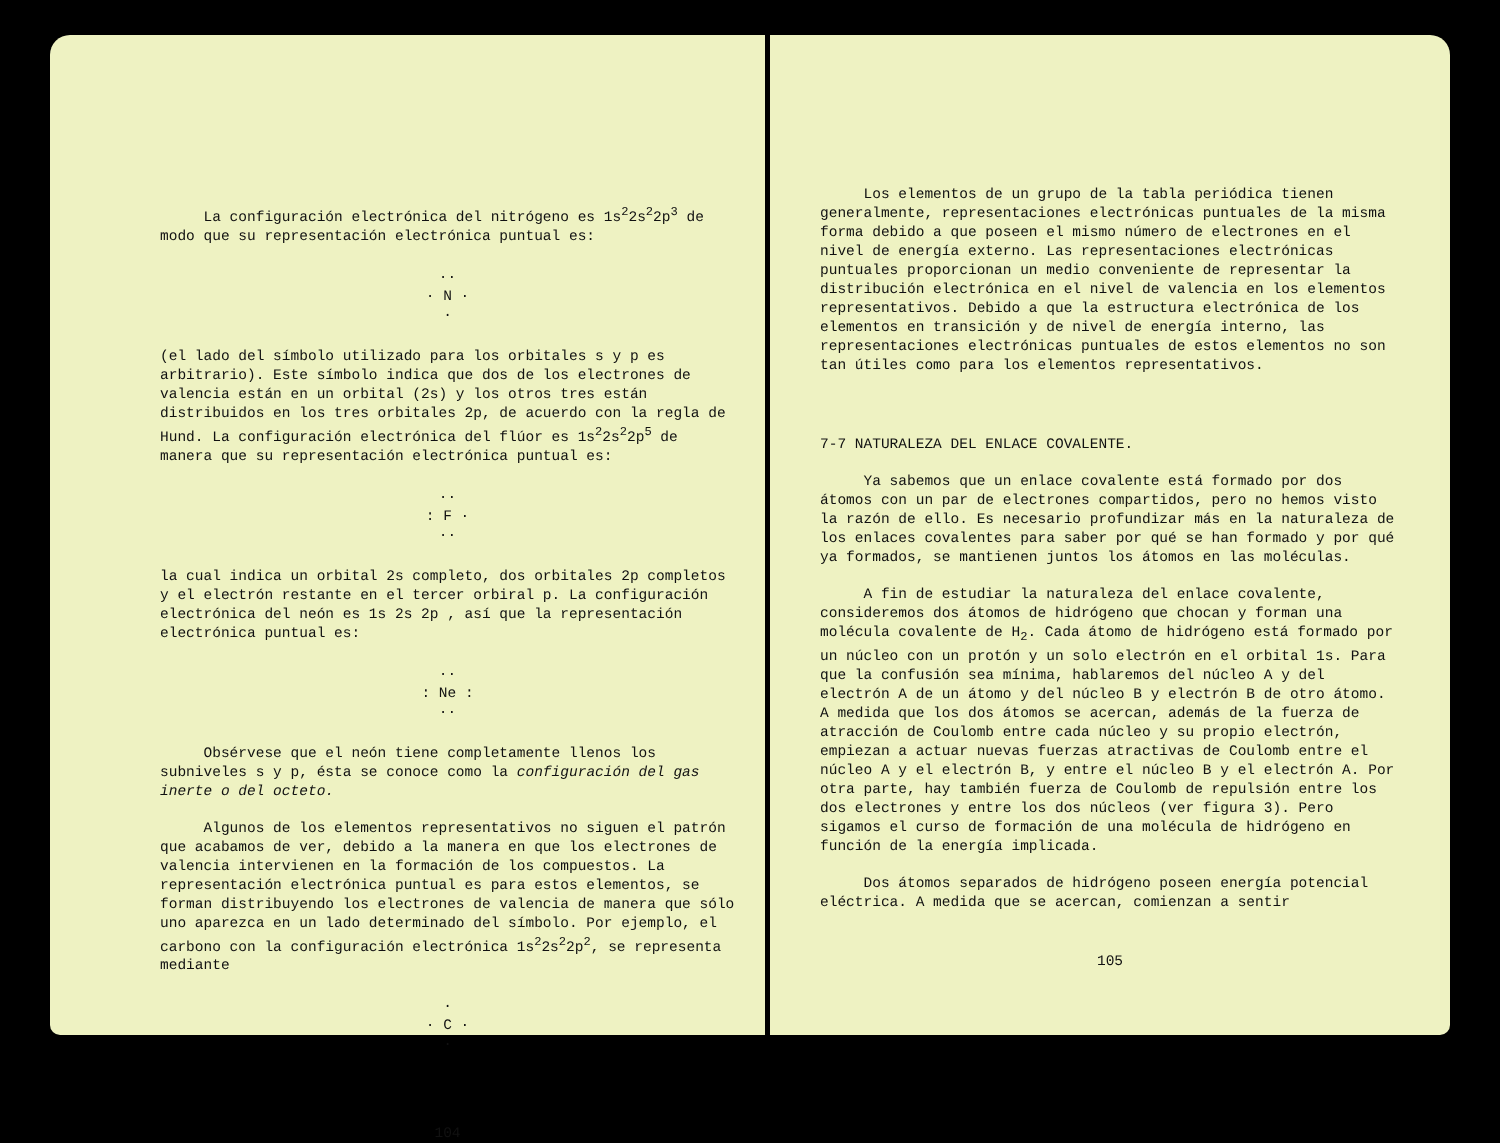La configuración electrónica del nitrógeno es 1s<sup>2</sup>2s<sup>2</sup>2p<sup>3</sup> de modo que su representación electrónica puntual es:
··
· N ·
·
(el lado del símbolo utilizado para los orbitales s y p es arbitrario). Este símbolo indica que dos de los electrones de valencia están en un orbital (2s) y los otros tres están distribuidos en los tres orbitales 2p, de acuerdo con la regla de Hund. La configuración electrónica del flúor es 1s<sup>2</sup>2s<sup>2</sup>2p<sup>5</sup> de manera que su representación electrónica puntual es:
··
: F ·
··
la cual indica un orbital 2s completo, dos orbitales 2p completos y el electrón restante en el tercer orbiral p. La configuración electrónica del neón es 1s 2s 2p , así que la representación electrónica puntual es:
··
: Ne :
··
Obsérvese que el neón tiene completamente llenos los subniveles s y p, ésta se conoce como la configuración del gas inerte o del octeto.
Algunos de los elementos representativos no siguen el patrón que acabamos de ver, debido a la manera en que los electrones de valencia intervienen en la formación de los compuestos. La representación electrónica puntual es para estos elementos, se forman distribuyendo los electrones de valencia de manera que sólo uno aparezca en un lado determinado del símbolo. Por ejemplo, el carbono con la configuración electrónica 1s<sup>2</sup>2s<sup>2</sup>2p<sup>2</sup>, se representa mediante
·
· C ·
·
104
Los elementos de un grupo de la tabla periódica tienen generalmente, representaciones electrónicas puntuales de la misma forma debido a que poseen el mismo número de electrones en el nivel de energía externo. Las representaciones electrónicas puntuales proporcionan un medio conveniente de representar la distribución electrónica en el nivel de valencia en los elementos representativos. Debido a que la estructura electrónica de los elementos en transición y de nivel de energía interno, las representaciones electrónicas puntuales de estos elementos no son tan útiles como para los elementos representativos.
7-7 NATURALEZA DEL ENLACE COVALENTE.
Ya sabemos que un enlace covalente está formado por dos átomos con un par de electrones compartidos, pero no hemos visto la razón de ello. Es necesario profundizar más en la naturaleza de los enlaces covalentes para saber por qué se han formado y por qué ya formados, se mantienen juntos los átomos en las moléculas.
A fin de estudiar la naturaleza del enlace covalente, consideremos dos átomos de hidrógeno que chocan y forman una molécula covalente de H<sub>2</sub>. Cada átomo de hidrógeno está formado por un núcleo con un protón y un solo electrón en el orbital 1s. Para que la confusión sea mínima, hablaremos del núcleo A y del electrón A de un átomo y del núcleo B y electrón B de otro átomo. A medida que los dos átomos se acercan, además de la fuerza de atracción de Coulomb entre cada núcleo y su propio electrón, empiezan a actuar nuevas fuerzas atractivas de Coulomb entre el núcleo A y el electrón B, y entre el núcleo B y el electrón A. Por otra parte, hay también fuerza de Coulomb de repulsión entre los dos electrones y entre los dos núcleos (ver figura 3). Pero sigamos el curso de formación de una molécula de hidrógeno en función de la energía implicada.
Dos átomos separados de hidrógeno poseen energía potencial eléctrica. A medida que se acercan, comienzan a sentir
105